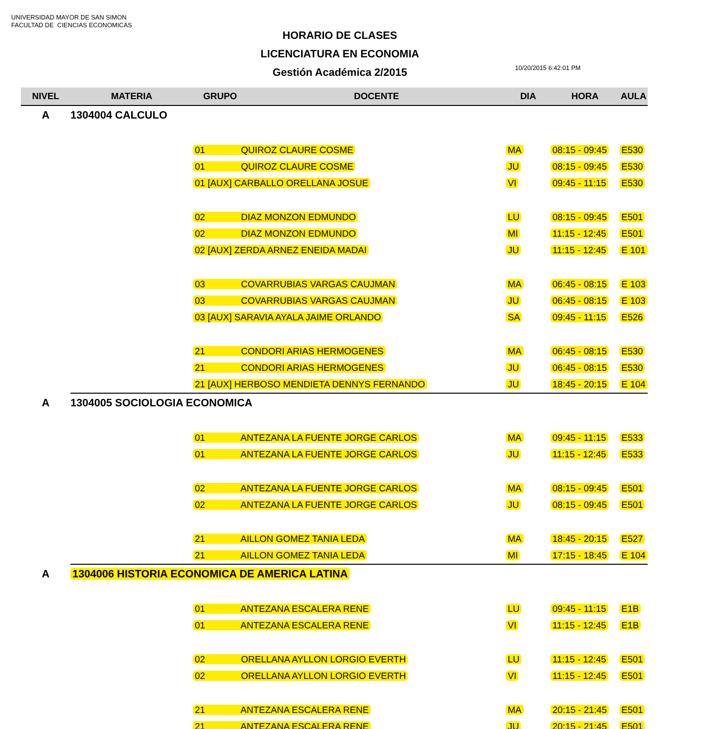UNIVERSIDAD MAYOR DE SAN SIMON
FACULTAD DE CIENCIAS ECONOMICAS
HORARIO DE CLASES
LICENCIATURA EN ECONOMIA
Gestión Académica 2/2015
10/20/2015 6:42:01 PM
| NIVEL | MATERIA | GRUPO | DOCENTE | DIA | HORA | AULA |
| --- | --- | --- | --- | --- | --- | --- |
| A | 1304004 CALCULO | | | | | |
| | | 01 QUIROZ CLAURE COSME | | MA | 08:15 - 09:45 | E530 |
| | | 01 QUIROZ CLAURE COSME | | JU | 08:15 - 09:45 | E530 |
| | | 01 [AUX] CARBALLO ORELLANA JOSUE | | VI | 09:45 - 11:15 | E530 |
| | | 02 DIAZ MONZON EDMUNDO | | LU | 08:15 - 09:45 | E501 |
| | | 02 DIAZ MONZON EDMUNDO | | MI | 11:15 - 12:45 | E501 |
| | | 02 [AUX] ZERDA ARNEZ ENEIDA MADAI | | JU | 11:15 - 12:45 | E 101 |
| | | 03 COVARRUBIAS VARGAS CAUJMAN | | MA | 06:45 - 08:15 | E 103 |
| | | 03 COVARRUBIAS VARGAS CAUJMAN | | JU | 06:45 - 08:15 | E 103 |
| | | 03 [AUX] SARAVIA AYALA JAIME ORLANDO | | SA | 09:45 - 11:15 | E526 |
| | | 21 CONDORI ARIAS HERMOGENES | | MA | 06:45 - 08:15 | E530 |
| | | 21 CONDORI ARIAS HERMOGENES | | JU | 06:45 - 08:15 | E530 |
| | | 21 [AUX] HERBOSO MENDIETA DENNYS FERNANDO | | JU | 18:45 - 20:15 | E 104 |
| A | 1304005 SOCIOLOGIA ECONOMICA | | | | | |
| | | 01 ANTEZANA LA FUENTE JORGE CARLOS | | MA | 09:45 - 11:15 | E533 |
| | | 01 ANTEZANA LA FUENTE JORGE CARLOS | | JU | 11:15 - 12:45 | E533 |
| | | 02 ANTEZANA LA FUENTE JORGE CARLOS | | MA | 08:15 - 09:45 | E501 |
| | | 02 ANTEZANA LA FUENTE JORGE CARLOS | | JU | 08:15 - 09:45 | E501 |
| | | 21 AILLON GOMEZ TANIA LEDA | | MA | 18:45 - 20:15 | E527 |
| | | 21 AILLON GOMEZ TANIA LEDA | | MI | 17:15 - 18:45 | E 104 |
| A | 1304006 HISTORIA ECONOMICA DE AMERICA LATINA | | | | | |
| | | 01 ANTEZANA ESCALERA RENE | | LU | 09:45 - 11:15 | E1B |
| | | 01 ANTEZANA ESCALERA RENE | | VI | 11:15 - 12:45 | E1B |
| | | 02 ORELLANA AYLLON LORGIO EVERTH | | LU | 11:15 - 12:45 | E501 |
| | | 02 ORELLANA AYLLON LORGIO EVERTH | | VI | 11:15 - 12:45 | E501 |
| | | 21 ANTEZANA ESCALERA RENE | | MA | 20:15 - 21:45 | E501 |
| | | 21 ANTEZANA ESCALERA RENE | | JU | 20:15 - 21:45 | E501 |